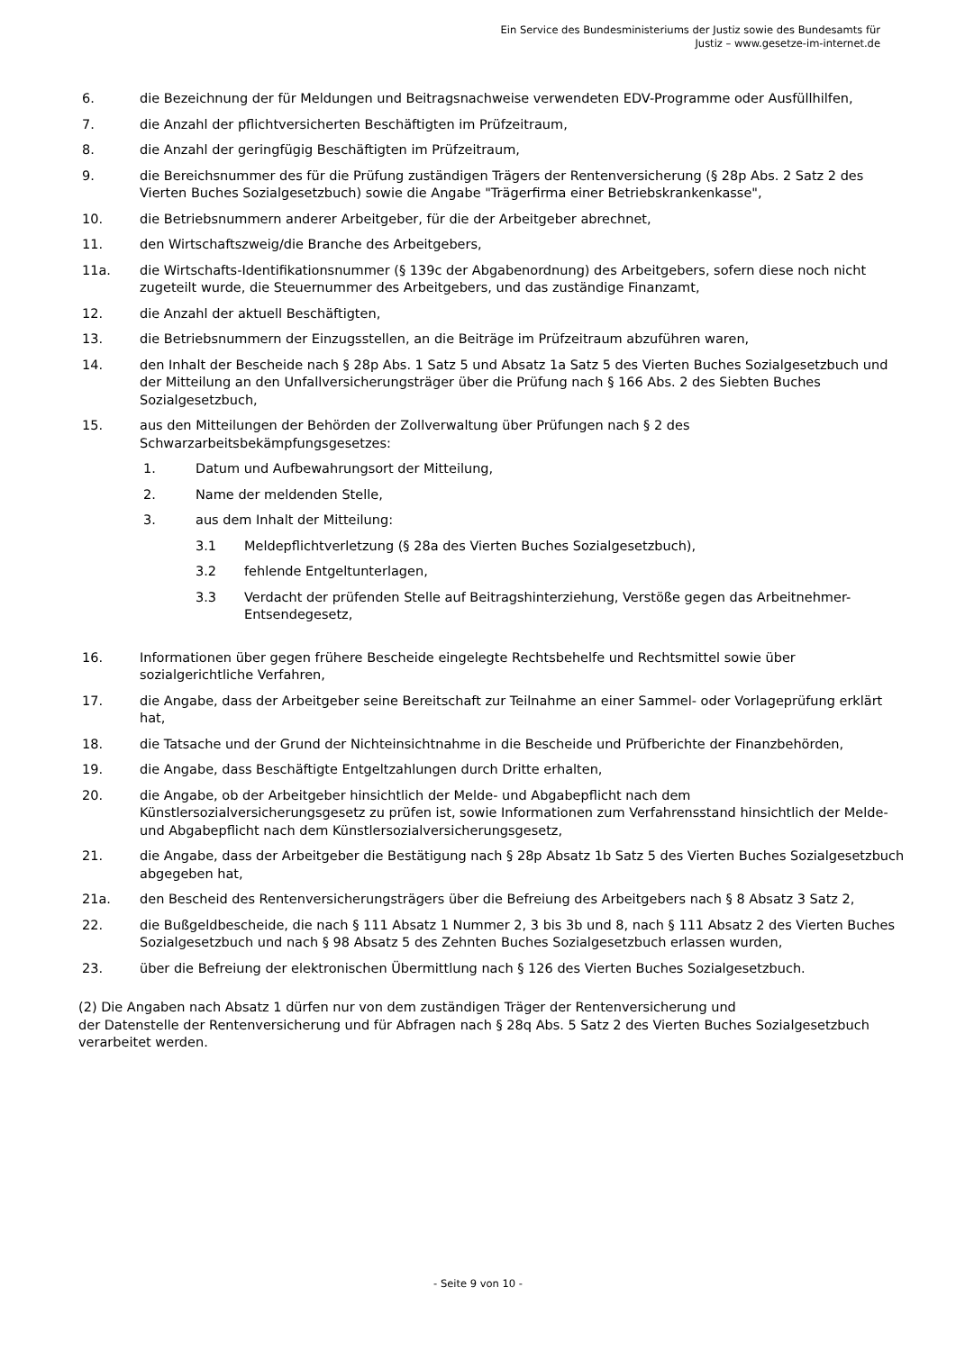Ein Service des Bundesministeriums der Justiz sowie des Bundesamts für
Justiz – www.gesetze-im-internet.de
6. die Bezeichnung der für Meldungen und Beitragsnachweise verwendeten EDV-Programme oder Ausfüllhilfen,
7. die Anzahl der pflichtversicherten Beschäftigten im Prüfzeitraum,
8. die Anzahl der geringfügig Beschäftigten im Prüfzeitraum,
9. die Bereichsnummer des für die Prüfung zuständigen Trägers der Rentenversicherung (§ 28p Abs. 2 Satz 2 des Vierten Buches Sozialgesetzbuch) sowie die Angabe "Trägerfirma einer Betriebskrankenkasse",
10. die Betriebsnummern anderer Arbeitgeber, für die der Arbeitgeber abrechnet,
11. den Wirtschaftszweig/die Branche des Arbeitgebers,
11a. die Wirtschafts-Identifikationsnummer (§ 139c der Abgabenordnung) des Arbeitgebers, sofern diese noch nicht zugeteilt wurde, die Steuernummer des Arbeitgebers, und das zuständige Finanzamt,
12. die Anzahl der aktuell Beschäftigten,
13. die Betriebsnummern der Einzugsstellen, an die Beiträge im Prüfzeitraum abzuführen waren,
14. den Inhalt der Bescheide nach § 28p Abs. 1 Satz 5 und Absatz 1a Satz 5 des Vierten Buches Sozialgesetzbuch und der Mitteilung an den Unfallversicherungsträger über die Prüfung nach § 166 Abs. 2 des Siebten Buches Sozialgesetzbuch,
15. aus den Mitteilungen der Behörden der Zollverwaltung über Prüfungen nach § 2 des Schwarzarbeitsbekämpfungsgesetzes:
1. Datum und Aufbewahrungsort der Mitteilung,
2. Name der meldenden Stelle,
3. aus dem Inhalt der Mitteilung:
3.1 Meldepflichtverletzung (§ 28a des Vierten Buches Sozialgesetzbuch),
3.2 fehlende Entgeltunterlagen,
3.3 Verdacht der prüfenden Stelle auf Beitragshinterziehung, Verstöße gegen das Arbeitnehmer-Entsendegesetz,
16. Informationen über gegen frühere Bescheide eingelegte Rechtsbehelfe und Rechtsmittel sowie über sozialgerichtliche Verfahren,
17. die Angabe, dass der Arbeitgeber seine Bereitschaft zur Teilnahme an einer Sammel- oder Vorlageprüfung erklärt hat,
18. die Tatsache und der Grund der Nichteinsichtnahme in die Bescheide und Prüfberichte der Finanzbehörden,
19. die Angabe, dass Beschäftigte Entgeltzahlungen durch Dritte erhalten,
20. die Angabe, ob der Arbeitgeber hinsichtlich der Melde- und Abgabepflicht nach dem Künstlersozialversicherungsgesetz zu prüfen ist, sowie Informationen zum Verfahrensstand hinsichtlich der Melde- und Abgabepflicht nach dem Künstlersozialversicherungsgesetz,
21. die Angabe, dass der Arbeitgeber die Bestätigung nach § 28p Absatz 1b Satz 5 des Vierten Buches Sozialgesetzbuch abgegeben hat,
21a. den Bescheid des Rentenversicherungsträgers über die Befreiung des Arbeitgebers nach § 8 Absatz 3 Satz 2,
22. die Bußgeldbescheide, die nach § 111 Absatz 1 Nummer 2, 3 bis 3b und 8, nach § 111 Absatz 2 des Vierten Buches Sozialgesetzbuch und nach § 98 Absatz 5 des Zehnten Buches Sozialgesetzbuch erlassen wurden,
23. über die Befreiung der elektronischen Übermittlung nach § 126 des Vierten Buches Sozialgesetzbuch.
(2) Die Angaben nach Absatz 1 dürfen nur von dem zuständigen Träger der Rentenversicherung und
der Datenstelle der Rentenversicherung und für Abfragen nach § 28q Abs. 5 Satz 2 des Vierten Buches Sozialgesetzbuch verarbeitet werden.
- Seite 9 von 10 -